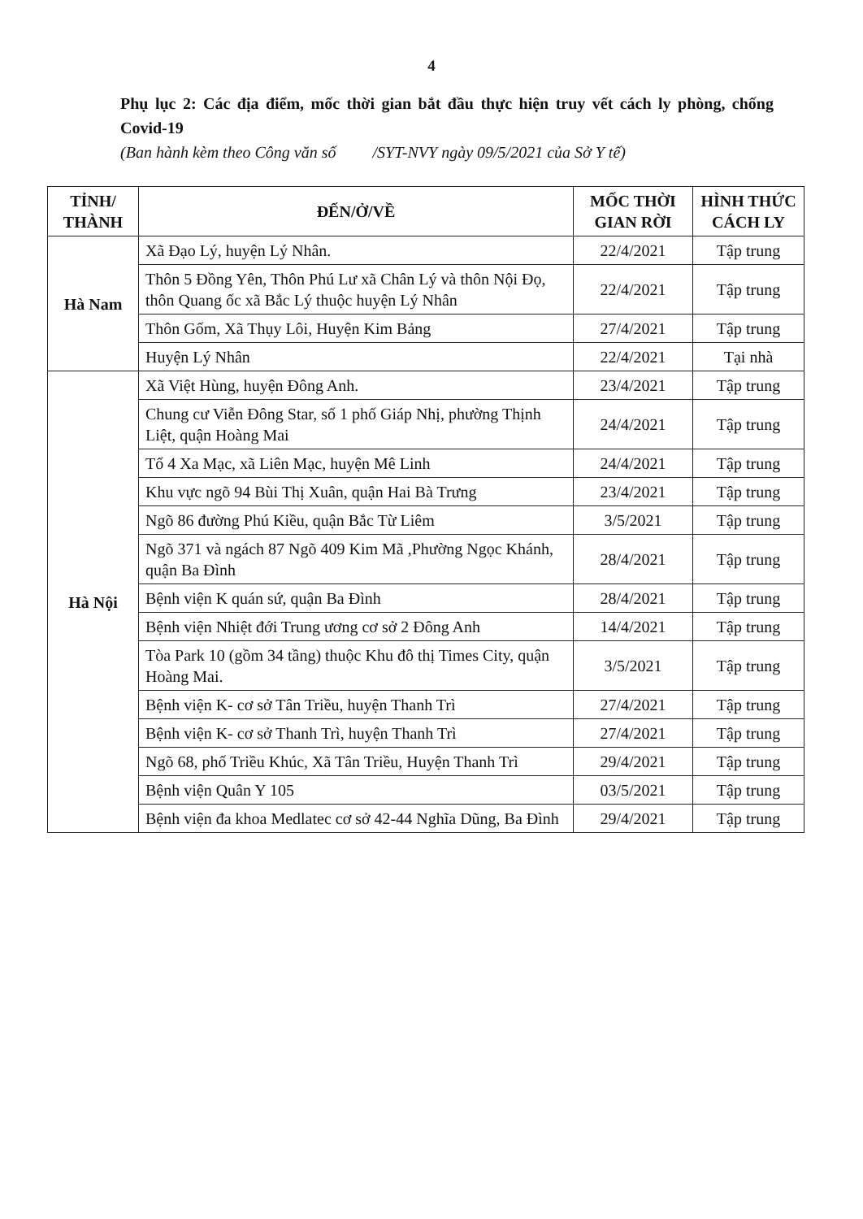4
Phụ lục 2: Các địa điểm, mốc thời gian bắt đầu thực hiện truy vết cách ly phòng, chống Covid-19
(Ban hành kèm theo Công văn số /SYT-NVY ngày 09/5/2021 của Sở Y tế)
| TỈNH/ THÀNH | ĐẾN/Ở/VỀ | MỐC THỜI GIAN RỜI | HÌNH THỨC CÁCH LY |
| --- | --- | --- | --- |
| Hà Nam | Xã Đạo Lý, huyện Lý Nhân. | 22/4/2021 | Tập trung |
| | Thôn 5 Đồng Yên, Thôn Phú Lư xã Chân Lý và thôn Nội Đọ, thôn Quang ốc xã Bắc Lý thuộc huyện Lý Nhân | 22/4/2021 | Tập trung |
| | Thôn Gốm, Xã Thụy Lôi, Huyện Kim Bảng | 27/4/2021 | Tập trung |
| | Huyện Lý Nhân | 22/4/2021 | Tại nhà |
| Hà Nội | Xã Việt Hùng, huyện Đông Anh. | 23/4/2021 | Tập trung |
| | Chung cư Viễn Đông Star, số 1 phố Giáp Nhị, phường Thịnh Liệt, quận Hoàng Mai | 24/4/2021 | Tập trung |
| | Tổ 4 Xa Mạc, xã Liên Mạc, huyện Mê Linh | 24/4/2021 | Tập trung |
| | Khu vực ngõ 94 Bùi Thị Xuân, quận Hai Bà Trưng | 23/4/2021 | Tập trung |
| | Ngõ 86 đường Phú Kiều, quận Bắc Từ Liêm | 3/5/2021 | Tập trung |
| | Ngõ 371 và ngách 87 Ngõ 409 Kim Mã ,Phường Ngọc Khánh, quận Ba Đình | 28/4/2021 | Tập trung |
| | Bệnh viện K quán sứ, quận Ba Đình | 28/4/2021 | Tập trung |
| | Bệnh viện Nhiệt đới Trung ương cơ sở 2 Đông Anh | 14/4/2021 | Tập trung |
| | Tòa Park 10 (gồm 34 tầng) thuộc Khu đô thị Times City, quận Hoàng Mai. | 3/5/2021 | Tập trung |
| | Bệnh viện K- cơ sở Tân Triều, huyện Thanh Trì | 27/4/2021 | Tập trung |
| | Bệnh viện K- cơ sở Thanh Trì, huyện Thanh Trì | 27/4/2021 | Tập trung |
| | Ngõ 68, phố Triều Khúc, Xã Tân Triều, Huyện Thanh Trì | 29/4/2021 | Tập trung |
| | Bệnh viện Quân Y 105 | 03/5/2021 | Tập trung |
| | Bệnh viện đa khoa Medlatec cơ sở 42-44 Nghĩa Dũng, Ba Đình | 29/4/2021 | Tập trung |